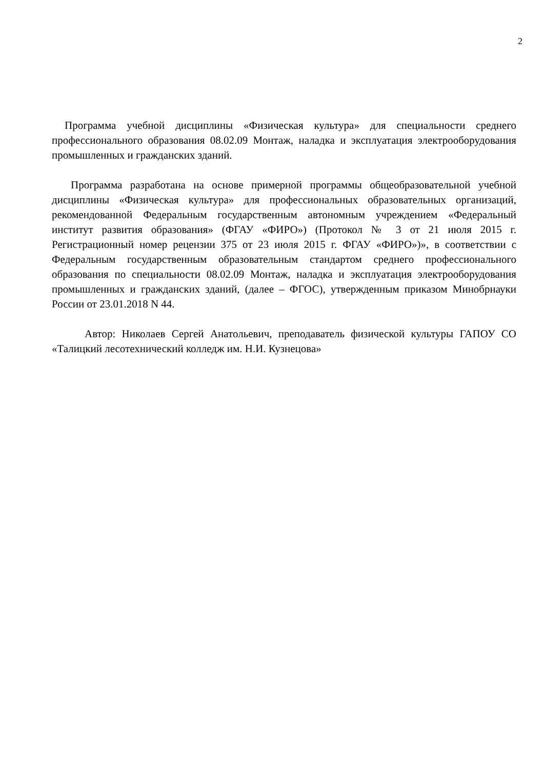2
Программа учебной дисциплины «Физическая культура» для специальности среднего профессионального образования 08.02.09 Монтаж, наладка и эксплуатация электрооборудования промышленных и гражданских зданий.
Программа разработана на основе примерной программы общеобразовательной учебной дисциплины «Физическая культура» для профессиональных образовательных организаций, рекомендованной Федеральным государственным автономным учреждением «Федеральный институт развития образования» (ФГАУ «ФИРО») (Протокол № 3 от 21 июля 2015 г. Регистрационный номер рецензии 375 от 23 июля 2015 г. ФГАУ «ФИРО»)», в соответствии с Федеральным государственным образовательным стандартом среднего профессионального образования по специальности 08.02.09 Монтаж, наладка и эксплуатация электрооборудования промышленных и гражданских зданий, (далее – ФГОС), утвержденным приказом Минобрнауки России от 23.01.2018 N 44.
Автор: Николаев Сергей Анатольевич, преподаватель физической культуры ГАПОУ СО «Талицкий лесотехнический колледж им. Н.И. Кузнецова»